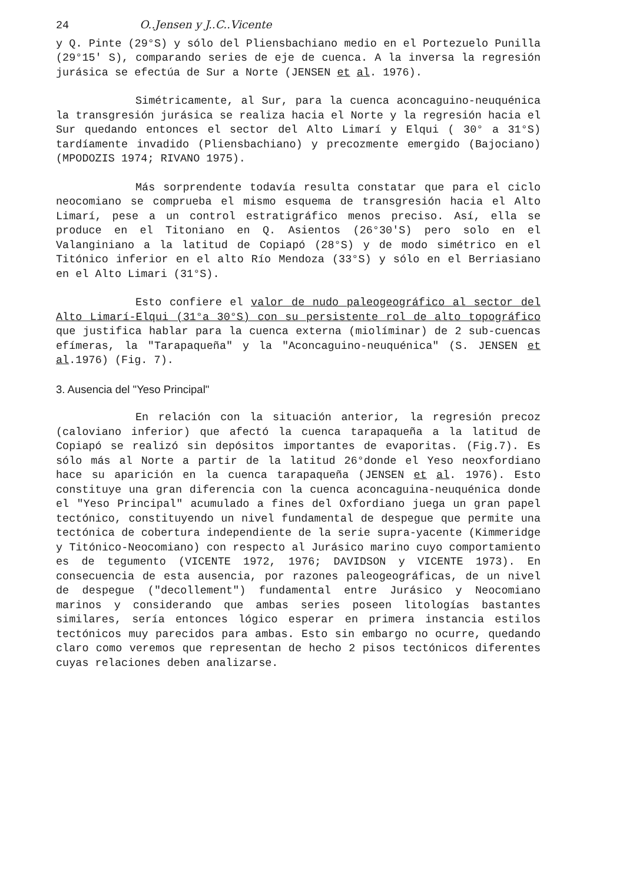24 O..Jensen y J..C..Vicente
y Q. Pinte (29°S) y sólo del Pliensbachiano medio en el Portezuelo Punilla (29°15' S), comparando series de eje de cuenca. A la inversa la regresión jurásica se efectúa de Sur a Norte (JENSEN et al. 1976).
Simétricamente, al Sur, para la cuenca aconcaguino-neuquénica la transgresión jurásica se realiza hacia el Norte y la regresión hacia el Sur quedando entonces el sector del Alto Limarí y Elqui ( 30° a 31°S) tardíamente invadido (Pliensbachiano) y precozmente emergido (Bajociano) (MPODOZIS 1974; RIVANO 1975).
Más sorprendente todavía resulta constatar que para el ciclo neocomiano se comprueba el mismo esquema de transgresión hacia el Alto Limarí, pese a un control estratigráfico menos preciso. Así, ella se produce en el Titoniano en Q. Asientos (26°30'S) pero solo en el Valanginiano a la latitud de Copiapó (28°S) y de modo simétrico en el Titónico inferior en el alto Río Mendoza (33°S) y sólo en el Berriasiano en el Alto Limari (31°S).
Esto confiere el valor de nudo paleogeográfico al sector del Alto Limarí-Elqui (31°a 30°S) con su persistente rol de alto topográfico que justifica hablar para la cuenca externa (miolíminar) de 2 sub-cuencas efímeras, la "Tarapaqueña" y la "Aconcaguino-neuquénica" (S. JENSEN et al.1976) (Fig. 7).
3. Ausencia del "Yeso Principal"
En relación con la situación anterior, la regresión precoz (caloviano inferior) que afectó la cuenca tarapaqueña a la latitud de Copiapó se realizó sin depósitos importantes de evaporitas. (Fig.7). Es sólo más al Norte a partir de la latitud 26°donde el Yeso neoxfordiano hace su aparición en la cuenca tarapaqueña (JENSEN et al. 1976). Esto constituye una gran diferencia con la cuenca aconcaguina-neuquénica donde el "Yeso Principal" acumulado a fines del Oxfordiano juega un gran papel tectónico, constituyendo un nivel fundamental de despegue que permite una tectónica de cobertura independiente de la serie supra-yacente (Kimmeridge y Titónico-Neocomiano) con respecto al Jurásico marino cuyo comportamiento es de tegumento (VICENTE 1972, 1976; DAVIDSON y VICENTE 1973). En consecuencia de esta ausencia, por razones paleogeográficas, de un nivel de despegue ("decollement") fundamental entre Jurásico y Neocomiano marinos y considerando que ambas series poseen litologías bastantes similares, sería entonces lógico esperar en primera instancia estilos tectónicos muy parecidos para ambas. Esto sin embargo no ocurre, quedando claro como veremos que representan de hecho 2 pisos tectónicos diferentes cuyas relaciones deben analizarse.